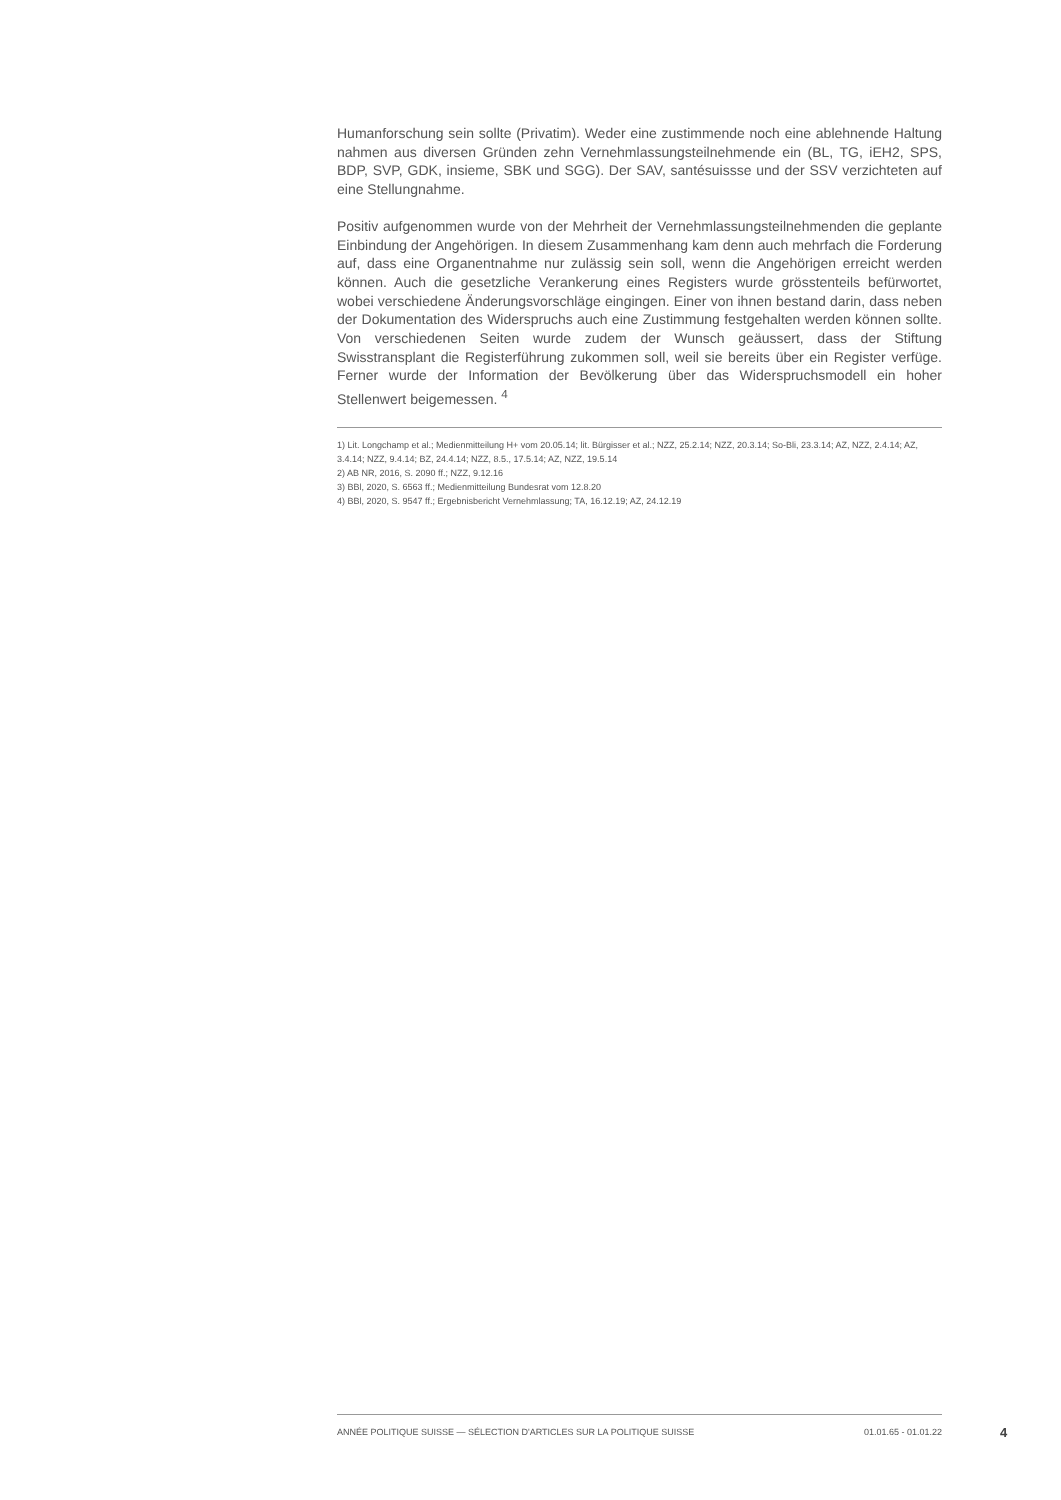Humanforschung sein sollte (Privatim). Weder eine zustimmende noch eine ablehnende Haltung nahmen aus diversen Gründen zehn Vernehmlassungsteilnehmende ein (BL, TG, iEH2, SPS, BDP, SVP, GDK, insieme, SBK und SGG). Der SAV, santésuissse und der SSV verzichteten auf eine Stellungnahme.
Positiv aufgenommen wurde von der Mehrheit der Vernehmlassungsteilnehmenden die geplante Einbindung der Angehörigen. In diesem Zusammenhang kam denn auch mehrfach die Forderung auf, dass eine Organentnahme nur zulässig sein soll, wenn die Angehörigen erreicht werden können. Auch die gesetzliche Verankerung eines Registers wurde grösstenteils befürwortet, wobei verschiedene Änderungsvorschläge eingingen. Einer von ihnen bestand darin, dass neben der Dokumentation des Widerspruchs auch eine Zustimmung festgehalten werden können sollte. Von verschiedenen Seiten wurde zudem der Wunsch geäussert, dass der Stiftung Swisstransplant die Registerführung zukommen soll, weil sie bereits über ein Register verfüge. Ferner wurde der Information der Bevölkerung über das Widerspruchsmodell ein hoher Stellenwert beigemessen. <sup>4</sup>
1) Lit. Longchamp et al.; Medienmitteilung H+ vom 20.05.14; lit. Bürgisser et al.; NZZ, 25.2.14; NZZ, 20.3.14; So-Bli, 23.3.14; AZ, NZZ, 2.4.14; AZ, 3.4.14; NZZ, 9.4.14; BZ, 24.4.14; NZZ, 8.5., 17.5.14; AZ, NZZ, 19.5.14
2) AB NR, 2016, S. 2090 ff.; NZZ, 9.12.16
3) BBl, 2020, S. 6563 ff.; Medienmitteilung Bundesrat vom 12.8.20
4) BBl, 2020, S. 9547 ff.; Ergebnisbericht Vernehmlassung; TA, 16.12.19; AZ, 24.12.19
ANNÉE POLITIQUE SUISSE — SÉLECTION D'ARTICLES SUR LA POLITIQUE SUISSE 01.01.65 - 01.01.22
4